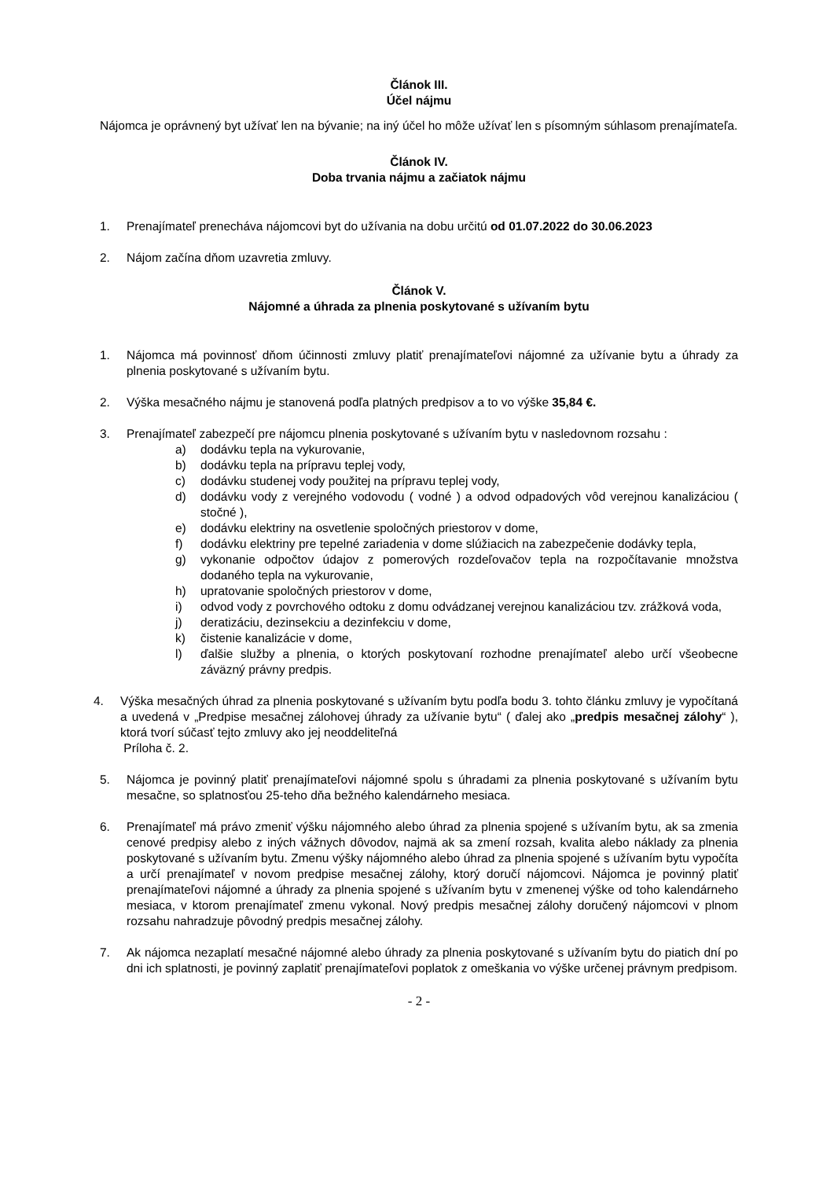Článok III.
Účel nájmu
Nájomca je oprávnený byt užívať len na bývanie; na iný účel ho môže užívať len s písomným súhlasom prenajímateľa.
Článok IV.
Doba trvania nájmu a začiatok nájmu
1. Prenajímateľ prenecháva nájomcovi byt do užívania na dobu určitú od 01.07.2022 do 30.06.2023
2. Nájom začína dňom uzavretia zmluvy.
Článok V.
Nájomné a úhrada za plnenia poskytované s užívaním bytu
1. Nájomca má povinnosť dňom účinnosti zmluvy platiť prenajímateľovi nájomné za užívanie bytu a úhrady za plnenia poskytované s užívaním bytu.
2. Výška mesačného nájmu je stanovená podľa platných predpisov a to vo výške 35,84 €.
3. Prenajímateľ zabezpečí pre nájomcu plnenia poskytované s užívaním bytu v nasledovnom rozsahu :
a) dodávku tepla na vykurovanie,
b) dodávku tepla na prípravu teplej vody,
c) dodávku studenej vody použitej na prípravu teplej vody,
d) dodávku vody z verejného vodovodu ( vodné ) a odvod odpadových vôd verejnou kanalizáciou ( stočné ),
e) dodávku elektriny na osvetlenie spoločných priestorov v dome,
f) dodávku elektriny pre tepelné zariadenia v dome slúžiacich na zabezpečenie dodávky tepla,
g) vykonanie odpočtov údajov z pomerových rozdeľovačov tepla na rozpočítavanie množstva dodaného tepla na vykurovanie,
h) upratovanie spoločných priestorov v dome,
i) odvod vody z povrchového odtoku z domu odvádzanej verejnou kanalizáciou tzv. zrážková voda,
j) deratizáciu, dezinsekciu a dezinfekciu v dome,
k) čistenie kanalizácie v dome,
l) ďalšie služby a plnenia, o ktorých poskytovaní rozhodne prenajímateľ alebo určí všeobecne záväzný právny predpis.
4. Výška mesačných úhrad za plnenia poskytované s užívaním bytu podľa bodu 3. tohto článku zmluvy je vypočítaná a uvedená v „Predpise mesačnej zálohovej úhrady za užívanie bytu“ ( ďalej ako „predpis mesačnej zálohy“ ), ktorá tvorí súčasť tejto zmluvy ako jej neoddeliteľná
Príloha č. 2.
5. Nájomca je povinný platiť prenajímateľovi nájomné spolu s úhradami za plnenia poskytované s užívaním bytu mesačne, so splatnosťou 25-teho dňa bežného kalendárneho mesiaca.
6. Prenajímateľ má právo zmeniť výšku nájomného alebo úhrad za plnenia spojené s užívaním bytu, ak sa zmenia cenové predpisy alebo z iných vážnych dôvodov, najmä ak sa zmení rozsah, kvalita alebo náklady za plnenia poskytované s užívaním bytu. Zmenu výšky nájomného alebo úhrad za plnenia spojené s užívaním bytu vypočíta a určí prenajímateľ v novom predpise mesačnej zálohy, ktorý doručí nájomcovi. Nájomca je povinný platiť prenajímateľovi nájomné a úhrady za plnenia spojené s užívaním bytu v zmenenej výške od toho kalendárneho mesiaca, v ktorom prenajímateľ zmenu vykonal. Nový predpis mesačnej zálohy doručený nájomcovi v plnom rozsahu nahradzuje pôvodný predpis mesačnej zálohy.
7. Ak nájomca nezaplatí mesačné nájomné alebo úhrady za plnenia poskytované s užívaním bytu do piatich dní po dni ich splatnosti, je povinný zaplatiť prenajímateľovi poplatok z omeškania vo výške určenej právnym predpisom.
- 2 -